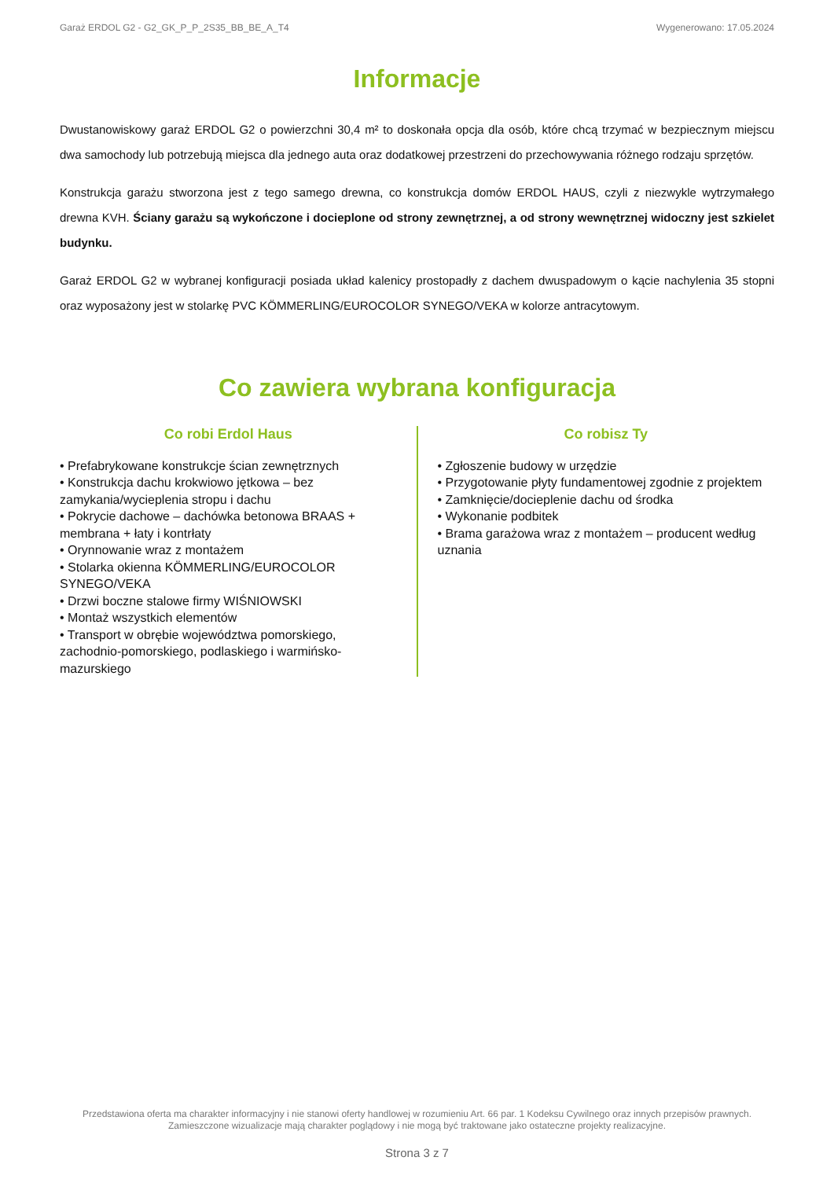Garaż ERDOL G2 - G2_GK_P_P_2S35_BB_BE_A_T4 Wygenerowano: 17.05.2024
Informacje
Dwustanowiskowy garaż ERDOL G2 o powierzchni 30,4 m² to doskonała opcja dla osób, które chcą trzymać w bezpiecznym miejscu dwa samochody lub potrzebują miejsca dla jednego auta oraz dodatkowej przestrzeni do przechowywania różnego rodzaju sprzętów.
Konstrukcja garażu stworzona jest z tego samego drewna, co konstrukcja domów ERDOL HAUS, czyli z niezwykle wytrzymałego drewna KVH. Ściany garażu są wykończone i docieplone od strony zewnętrznej, a od strony wewnętrznej widoczny jest szkielet budynku.
Garaż ERDOL G2 w wybranej konfiguracji posiada układ kalenicy prostopadły z dachem dwuspadowym o kącie nachylenia 35 stopni oraz wyposażony jest w stolarkę PVC KÖMMERLING/EUROCOLOR SYNEGO/VEKA w kolorze antracytowym.
Co zawiera wybrana konfiguracja
Co robi Erdol Haus
• Prefabrykowane konstrukcje ścian zewnętrznych
• Konstrukcja dachu krokwiowo jętkowa – bez zamykania/wycieplenia stropu i dachu
• Pokrycie dachowe – dachówka betonowa BRAAS + membrana + łaty i kontrłaty
• Orynnowanie wraz z montażem
• Stolarka okienna KÖMMERLING/EUROCOLOR SYNEGO/VEKA
• Drzwi boczne stalowe firmy WIŚNIOWSKI
• Montaż wszystkich elementów
• Transport w obrębie województwa pomorskiego, zachodnio-pomorskiego, podlaskiego i warmińsko-mazurskiego
Co robisz Ty
• Zgłoszenie budowy w urzędzie
• Przygotowanie płyty fundamentowej zgodnie z projektem
• Zamknięcie/docieplenie dachu od środka
• Wykonanie podbitek
• Brama garażowa wraz z montażem – producent według uznania
Przedstawiona oferta ma charakter informacyjny i nie stanowi oferty handlowej w rozumieniu Art. 66 par. 1 Kodeksu Cywilnego oraz innych przepisów prawnych. Zamieszczone wizualizacje mają charakter poglądowy i nie mogą być traktowane jako ostateczne projekty realizacyjne.
Strona 3 z 7